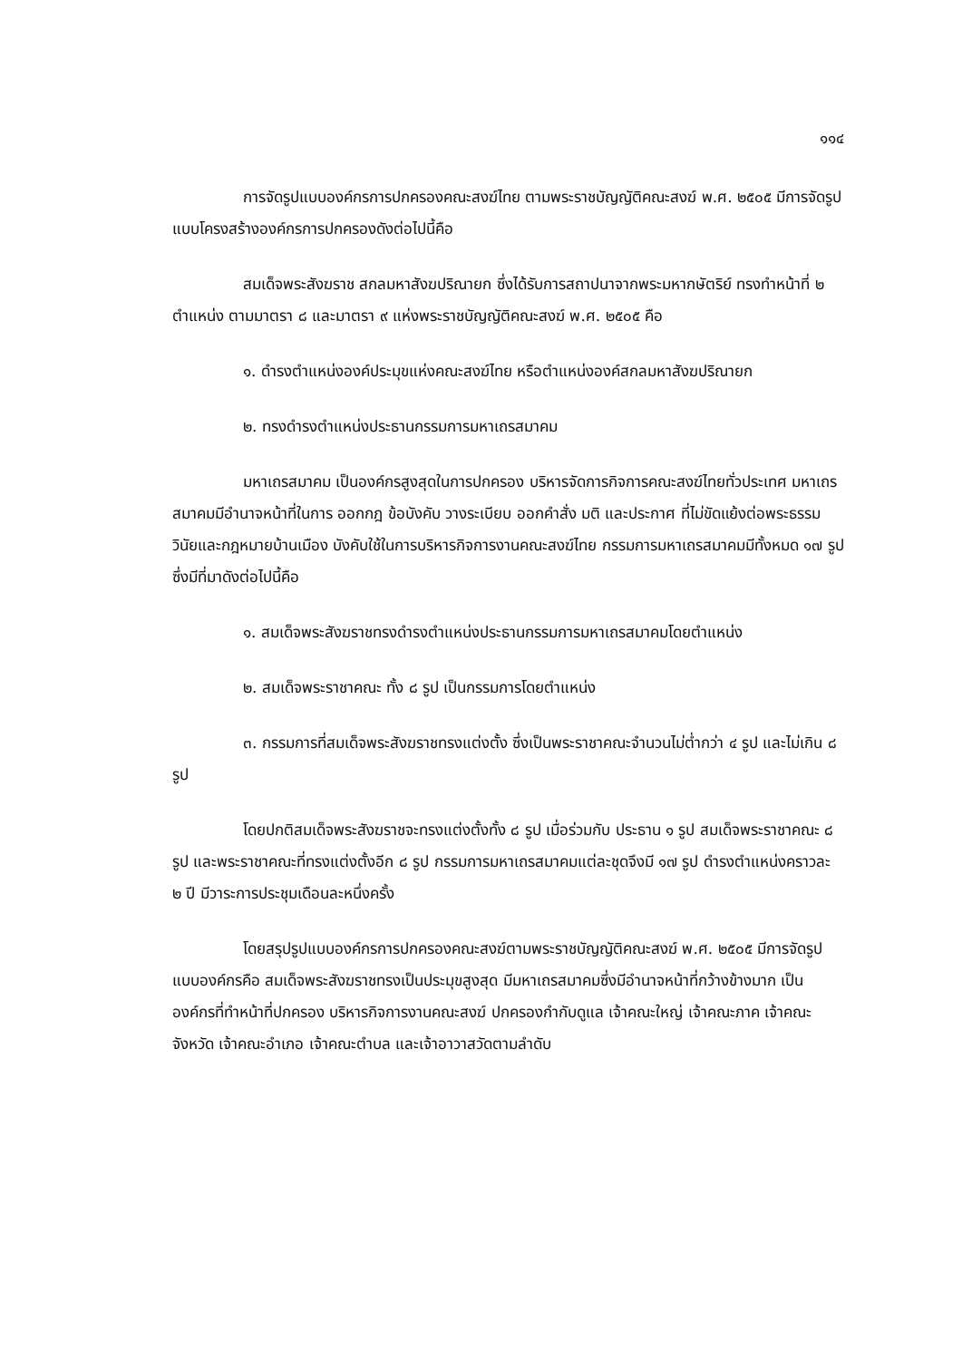๑๑๔
การจัดรูปแบบองค์กรการปกครองคณะสงฆ์ไทย ตามพระราชบัญญัติคณะสงฆ์ พ.ศ. ๒๕๐๕ มีการจัดรูปแบบโครงสร้างองค์กรการปกครองดังต่อไปนี้คือ
สมเด็จพระสังฆราช สกลมหาสังฆปริณายก ซึ่งได้รับการสถาปนาจากพระมหากษัตริย์ ทรงทำหน้าที่ ๒ ตำแหน่ง ตามมาตรา ๘ และมาตรา ๙ แห่งพระราชบัญญัติคณะสงฆ์ พ.ศ. ๒๕๐๕ คือ
๑. ดำรงตำแหน่งองค์ประมุขแห่งคณะสงฆ์ไทย หรือตำแหน่งองค์สกลมหาสังฆปริณายก
๒. ทรงดำรงตำแหน่งประธานกรรมการมหาเถรสมาคม
มหาเถรสมาคม เป็นองค์กรสูงสุดในการปกครอง บริหารจัดการกิจการคณะสงฆ์ไทยทั่วประเทศ มหาเถรสมาคมมีอำนาจหน้าที่ในการ ออกกฎ ข้อบังคับ วางระเบียบ ออกคำสั่ง มติ และประกาศ ที่ไม่ขัดแย้งต่อพระธรรมวินัยและกฎหมายบ้านเมือง บังคับใช้ในการบริหารกิจการงานคณะสงฆ์ไทย กรรมการมหาเถรสมาคมมีทั้งหมด ๑๗ รูป ซึ่งมีที่มาดังต่อไปนี้คือ
๑. สมเด็จพระสังฆราชทรงดำรงตำแหน่งประธานกรรมการมหาเถรสมาคมโดยตำแหน่ง
๒. สมเด็จพระราชาคณะ ทั้ง ๘ รูป เป็นกรรมการโดยตำแหน่ง
๓. กรรมการที่สมเด็จพระสังฆราชทรงแต่งตั้ง ซึ่งเป็นพระราชาคณะจำนวนไม่ต่ำกว่า ๔ รูป และไม่เกิน ๘ รูป
โดยปกติสมเด็จพระสังฆราชจะทรงแต่งตั้งทั้ง ๘ รูป เมื่อร่วมกับ ประธาน ๑ รูป สมเด็จพระราชาคณะ ๘ รูป และพระราชาคณะที่ทรงแต่งตั้งอีก ๘ รูป กรรมการมหาเถรสมาคมแต่ละชุดจึงมี ๑๗ รูป ดำรงตำแหน่งคราวละ ๒ ปี มีวาระการประชุมเดือนละหนึ่งครั้ง
โดยสรุปรูปแบบองค์กรการปกครองคณะสงฆ์ตามพระราชบัญญัติคณะสงฆ์ พ.ศ. ๒๕๐๕ มีการจัดรูปแบบองค์กรคือ สมเด็จพระสังฆราชทรงเป็นประมุขสูงสุด มีมหาเถรสมาคมซึ่งมีอำนาจหน้าที่กว้างข้างมาก เป็นองค์กรที่ทำหน้าที่ปกครอง บริหารกิจการงานคณะสงฆ์ ปกครองกำกับดูแล เจ้าคณะใหญ่ เจ้าคณะภาค เจ้าคณะจังหวัด เจ้าคณะอำเภอ เจ้าคณะตำบล และเจ้าอาวาสวัดตามลำดับ